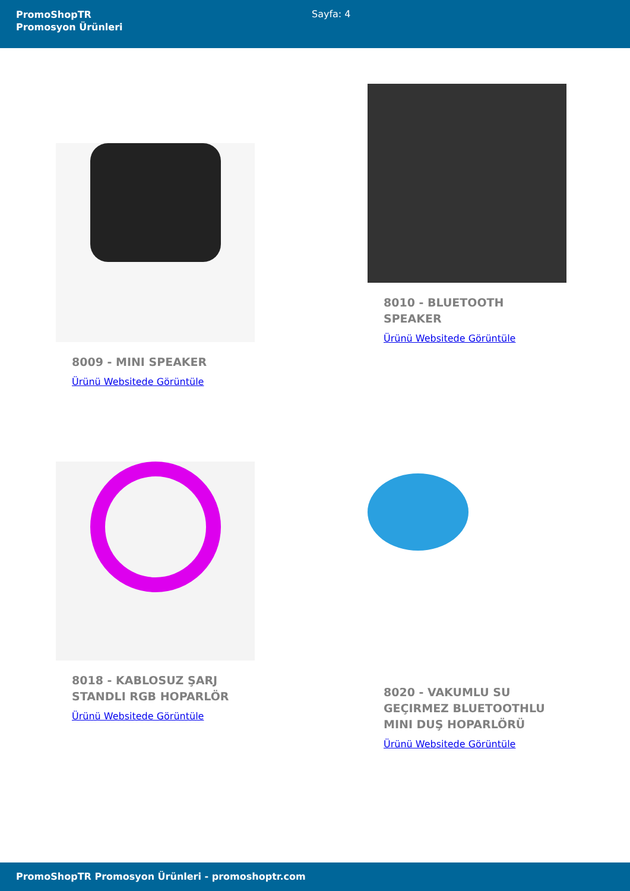PromoShopTR
Promosyon Ürünleri
Sayfa: 4
8009 - MINI SPEAKER
Ürünü Websitede Görüntüle
8010 - BLUETOOTH SPEAKER
Ürünü Websitede Görüntüle
8018 - KABLOSUZ ŞARJ STANDLI RGB HOPARLÖR
Ürünü Websitede Görüntüle
8020 - VAKUMLU SU GEÇIRMEZ BLUETOOTHLU MINI DUŞ HOPARLÖRÜ
Ürünü Websitede Görüntüle
PromoShopTR Promosyon Ürünleri - promoshoptr.com